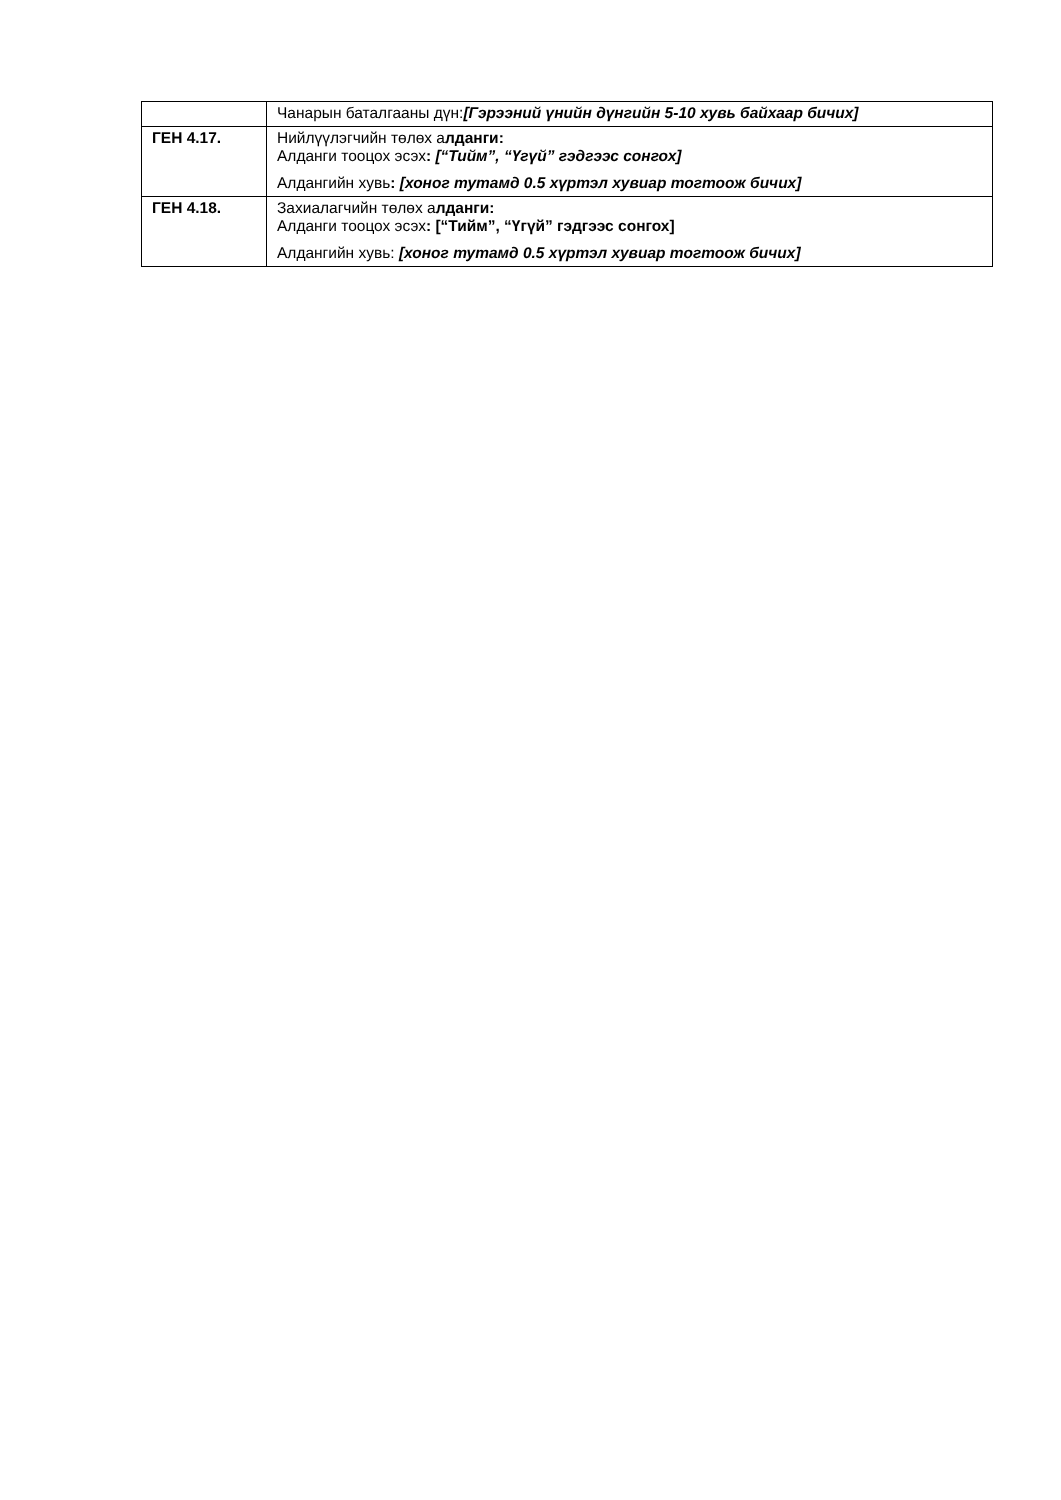| | Чанарын баталгааны дүн: [Гэрээний үнийн дүнгийн 5-10 хувь байхаар бичих] |
| ГЕН 4.17. | Нийлүүлэгчийн төлөх а лданги: Алданги тооцох эсэх : [“Тийм”, “Үгүй” гэдгээс сонгох] Алдангийн хувь : [хоног тутамд 0.5 хүртэл хувиар тогтоож бичих] |
| ГЕН 4.18. | Захиалагчийн төлөх а лданги: Алданги тооцох эсэх : [“Тийм”, “Үгүй” гэдгээс сонгох] Алдангийн хувь: [хоног тутамд 0.5 хүртэл хувиар тогтоож бичих] |